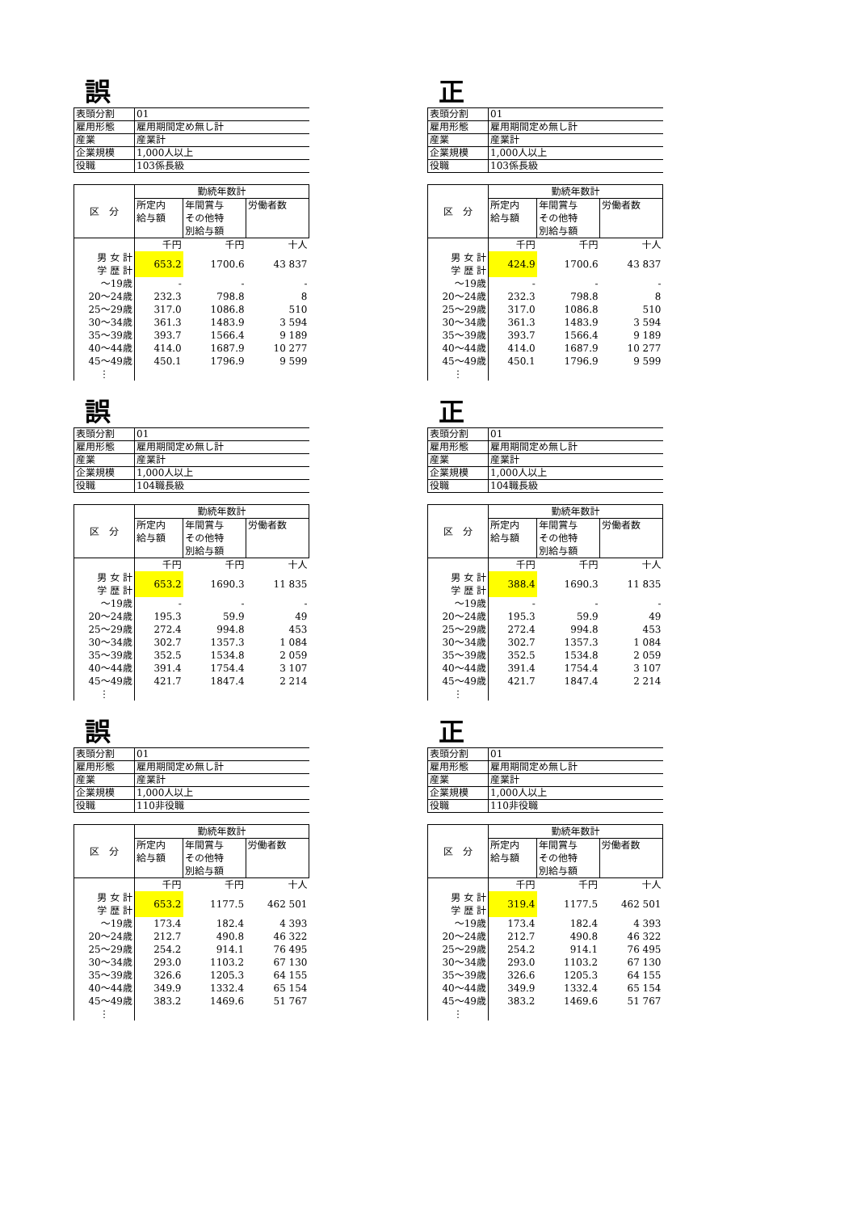誤
| 表頭分割 | 01 |
| 雇用形態 | 雇用期間定め無し計 |
| 産業 | 産業計 |
| 企業規模 | 1,000人以上 |
| 役職 | 103係長級 |
| 区 分 | 勤続年数計 | | |
| --- | --- | --- | --- |
| | 所定内 給与額 | 年間賞与 その他特 別給与額 | 労働者数 |
| | 千円 | 千円 | 十人 |
| 男 女 計 学 歴 計 | 653.2 | 1700.6 | 43 837 |
| ～19歳 | - | - | - |
| 20～24歳 | 232.3 | 798.8 | 8 |
| 25～29歳 | 317.0 | 1086.8 | 510 |
| 30～34歳 | 361.3 | 1483.9 | 3 594 |
| 35～39歳 | 393.7 | 1566.4 | 9 189 |
| 40～44歳 | 414.0 | 1687.9 | 10 277 |
| 45～49歳 | 450.1 | 1796.9 | 9 599 |
| ⋮ | | | |
正
| 表頭分割 | 01 |
| 雇用形態 | 雇用期間定め無し計 |
| 産業 | 産業計 |
| 企業規模 | 1,000人以上 |
| 役職 | 103係長級 |
| 区 分 | 勤続年数計 | | |
| --- | --- | --- | --- |
| | 所定内 給与額 | 年間賞与 その他特 別給与額 | 労働者数 |
| | 千円 | 千円 | 十人 |
| 男 女 計 学 歴 計 | 424.9 | 1700.6 | 43 837 |
| ～19歳 | - | - | - |
| 20～24歳 | 232.3 | 798.8 | 8 |
| 25～29歳 | 317.0 | 1086.8 | 510 |
| 30～34歳 | 361.3 | 1483.9 | 3 594 |
| 35～39歳 | 393.7 | 1566.4 | 9 189 |
| 40～44歳 | 414.0 | 1687.9 | 10 277 |
| 45～49歳 | 450.1 | 1796.9 | 9 599 |
| ⋮ | | | |
誤
| 表頭分割 | 01 |
| 雇用形態 | 雇用期間定め無し計 |
| 産業 | 産業計 |
| 企業規模 | 1,000人以上 |
| 役職 | 104職長級 |
| 区 分 | 勤続年数計 | | |
| --- | --- | --- | --- |
| | 所定内 給与額 | 年間賞与 その他特 別給与額 | 労働者数 |
| | 千円 | 千円 | 十人 |
| 男 女 計 学 歴 計 | 653.2 | 1690.3 | 11 835 |
| ～19歳 | - | - | - |
| 20～24歳 | 195.3 | 59.9 | 49 |
| 25～29歳 | 272.4 | 994.8 | 453 |
| 30～34歳 | 302.7 | 1357.3 | 1 084 |
| 35～39歳 | 352.5 | 1534.8 | 2 059 |
| 40～44歳 | 391.4 | 1754.4 | 3 107 |
| 45～49歳 | 421.7 | 1847.4 | 2 214 |
| ⋮ | | | |
正
| 表頭分割 | 01 |
| 雇用形態 | 雇用期間定め無し計 |
| 産業 | 産業計 |
| 企業規模 | 1,000人以上 |
| 役職 | 104職長級 |
| 区 分 | 勤続年数計 | | |
| --- | --- | --- | --- |
| | 所定内 給与額 | 年間賞与 その他特 別給与額 | 労働者数 |
| | 千円 | 千円 | 十人 |
| 男 女 計 学 歴 計 | 388.4 | 1690.3 | 11 835 |
| ～19歳 | - | - | - |
| 20～24歳 | 195.3 | 59.9 | 49 |
| 25～29歳 | 272.4 | 994.8 | 453 |
| 30～34歳 | 302.7 | 1357.3 | 1 084 |
| 35～39歳 | 352.5 | 1534.8 | 2 059 |
| 40～44歳 | 391.4 | 1754.4 | 3 107 |
| 45～49歳 | 421.7 | 1847.4 | 2 214 |
| ⋮ | | | |
誤
| 表頭分割 | 01 |
| 雇用形態 | 雇用期間定め無し計 |
| 産業 | 産業計 |
| 企業規模 | 1,000人以上 |
| 役職 | 110非役職 |
| 区 分 | 勤続年数計 | | |
| --- | --- | --- | --- |
| | 所定内 給与額 | 年間賞与 その他特 別給与額 | 労働者数 |
| | 千円 | 千円 | 十人 |
| 男 女 計 学 歴 計 | 653.2 | 1177.5 | 462 501 |
| ～19歳 | 173.4 | 182.4 | 4 393 |
| 20～24歳 | 212.7 | 490.8 | 46 322 |
| 25～29歳 | 254.2 | 914.1 | 76 495 |
| 30～34歳 | 293.0 | 1103.2 | 67 130 |
| 35～39歳 | 326.6 | 1205.3 | 64 155 |
| 40～44歳 | 349.9 | 1332.4 | 65 154 |
| 45～49歳 | 383.2 | 1469.6 | 51 767 |
| ⋮ | | | |
正
| 表頭分割 | 01 |
| 雇用形態 | 雇用期間定め無し計 |
| 産業 | 産業計 |
| 企業規模 | 1,000人以上 |
| 役職 | 110非役職 |
| 区 分 | 勤続年数計 | | |
| --- | --- | --- | --- |
| | 所定内 給与額 | 年間賞与 その他特 別給与額 | 労働者数 |
| | 千円 | 千円 | 十人 |
| 男 女 計 学 歴 計 | 319.4 | 1177.5 | 462 501 |
| ～19歳 | 173.4 | 182.4 | 4 393 |
| 20～24歳 | 212.7 | 490.8 | 46 322 |
| 25～29歳 | 254.2 | 914.1 | 76 495 |
| 30～34歳 | 293.0 | 1103.2 | 67 130 |
| 35～39歳 | 326.6 | 1205.3 | 64 155 |
| 40～44歳 | 349.9 | 1332.4 | 65 154 |
| 45～49歳 | 383.2 | 1469.6 | 51 767 |
| ⋮ | | | |